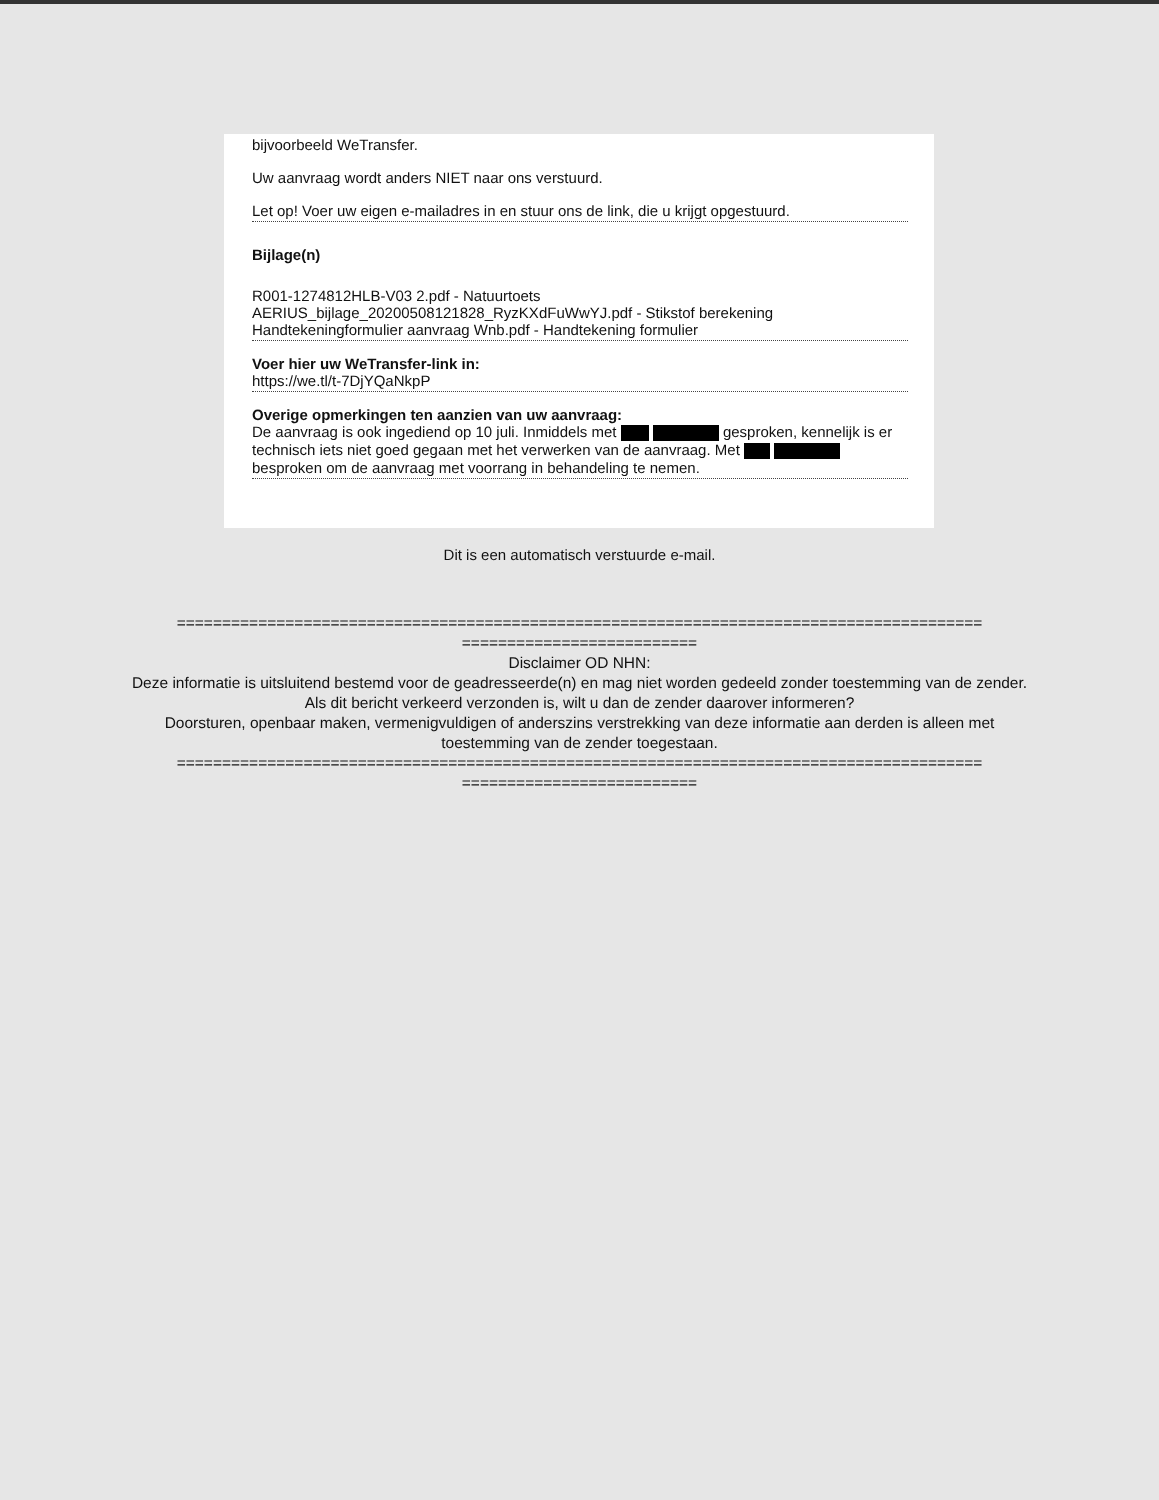bijvoorbeeld WeTransfer.
Uw aanvraag wordt anders NIET naar ons verstuurd.
Let op! Voer uw eigen e-mailadres in en stuur ons de link, die u krijgt opgestuurd.
Bijlage(n)
R001-1274812HLB-V03 2.pdf - Natuurtoets
AERIUS_bijlage_20200508121828_RyzKXdFuWwYJ.pdf - Stikstof berekening
Handtekeningformulier aanvraag Wnb.pdf - Handtekening formulier
Voer hier uw WeTransfer-link in:
https://we.tl/t-7DjYQaNkpP
Overige opmerkingen ten aanzien van uw aanvraag:
De aanvraag is ook ingediend op 10 juli. Inmiddels met gesproken, kennelijk is er technisch iets niet goed gegaan met het verwerken van de aanvraag. Met besproken om de aanvraag met voorrang in behandeling te nemen.
Dit is een automatisch verstuurde e-mail.
=========================================================================================
==========================
Disclaimer OD NHN:
Deze informatie is uitsluitend bestemd voor de geadresseerde(n) en mag niet worden gedeeld zonder toestemming van de zender.
Als dit bericht verkeerd verzonden is, wilt u dan de zender daarover informeren?
Doorsturen, openbaar maken, vermenigvuldigen of anderszins verstrekking van deze informatie aan derden is alleen met toestemming van de zender toegestaan.
=========================================================================================
==========================